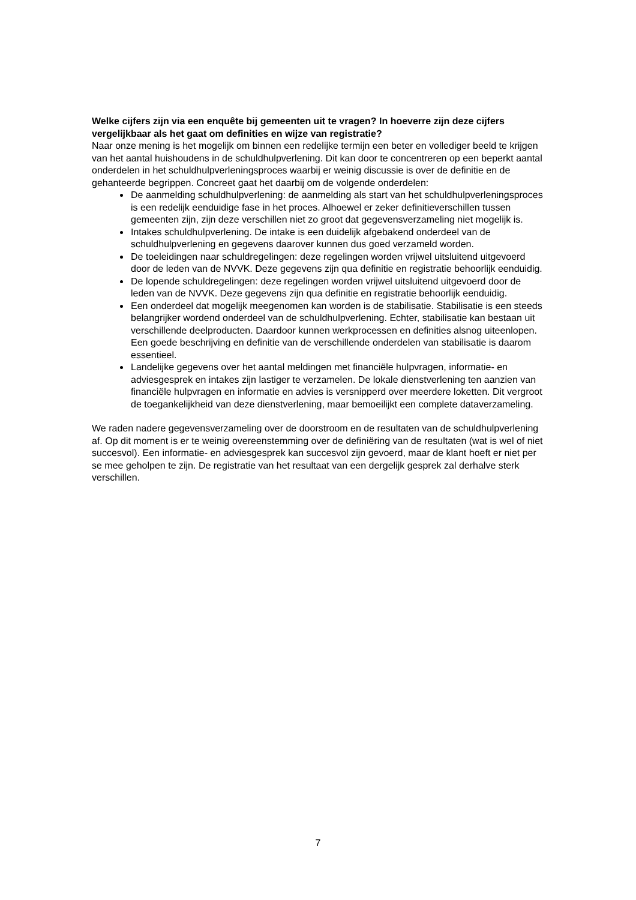Welke cijfers zijn via een enquête bij gemeenten uit te vragen? In hoeverre zijn deze cijfers vergelijkbaar als het gaat om definities en wijze van registratie?
Naar onze mening is het mogelijk om binnen een redelijke termijn een beter en vollediger beeld te krijgen van het aantal huishoudens in de schuldhulpverlening. Dit kan door te concentreren op een beperkt aantal onderdelen in het schuldhulpverleningsproces waarbij er weinig discussie is over de definitie en de gehanteerde begrippen. Concreet gaat het daarbij om de volgende onderdelen:
De aanmelding schuldhulpverlening: de aanmelding als start van het schuldhulpverleningsproces is een redelijk eenduidige fase in het proces. Alhoewel er zeker definitieverschillen tussen gemeenten zijn, zijn deze verschillen niet zo groot dat gegevensverzameling niet mogelijk is.
Intakes schuldhulpverlening. De intake is een duidelijk afgebakend onderdeel van de schuldhulpverlening en gegevens daarover kunnen dus goed verzameld worden.
De toeleidingen naar schuldregelingen: deze regelingen worden vrijwel uitsluitend uitgevoerd door de leden van de NVVK. Deze gegevens zijn qua definitie en registratie behoorlijk eenduidig.
De lopende schuldregelingen: deze regelingen worden vrijwel uitsluitend uitgevoerd door de leden van de NVVK. Deze gegevens zijn qua definitie en registratie behoorlijk eenduidig.
Een onderdeel dat mogelijk meegenomen kan worden is de stabilisatie. Stabilisatie is een steeds belangrijker wordend onderdeel van de schuldhulpverlening. Echter, stabilisatie kan bestaan uit verschillende deelproducten. Daardoor kunnen werkprocessen en definities alsnog uiteenlopen. Een goede beschrijving en definitie van de verschillende onderdelen van stabilisatie is daarom essentieel.
Landelijke gegevens over het aantal meldingen met financiële hulpvragen, informatie- en adviesgesprek en intakes zijn lastiger te verzamelen. De lokale dienstverlening ten aanzien van financiële hulpvragen en informatie en advies is versnipperd over meerdere loketten. Dit vergroot de toegankelijkheid van deze dienstverlening, maar bemoeilijkt een complete dataverzameling.
We raden nadere gegevensverzameling over de doorstroom en de resultaten van de schuldhulpverlening af. Op dit moment is er te weinig overeenstemming over de definiëring van de resultaten (wat is wel of niet succesvol). Een informatie- en adviesgesprek kan succesvol zijn gevoerd, maar de klant hoeft er niet per se mee geholpen te zijn. De registratie van het resultaat van een dergelijk gesprek zal derhalve sterk verschillen.
7